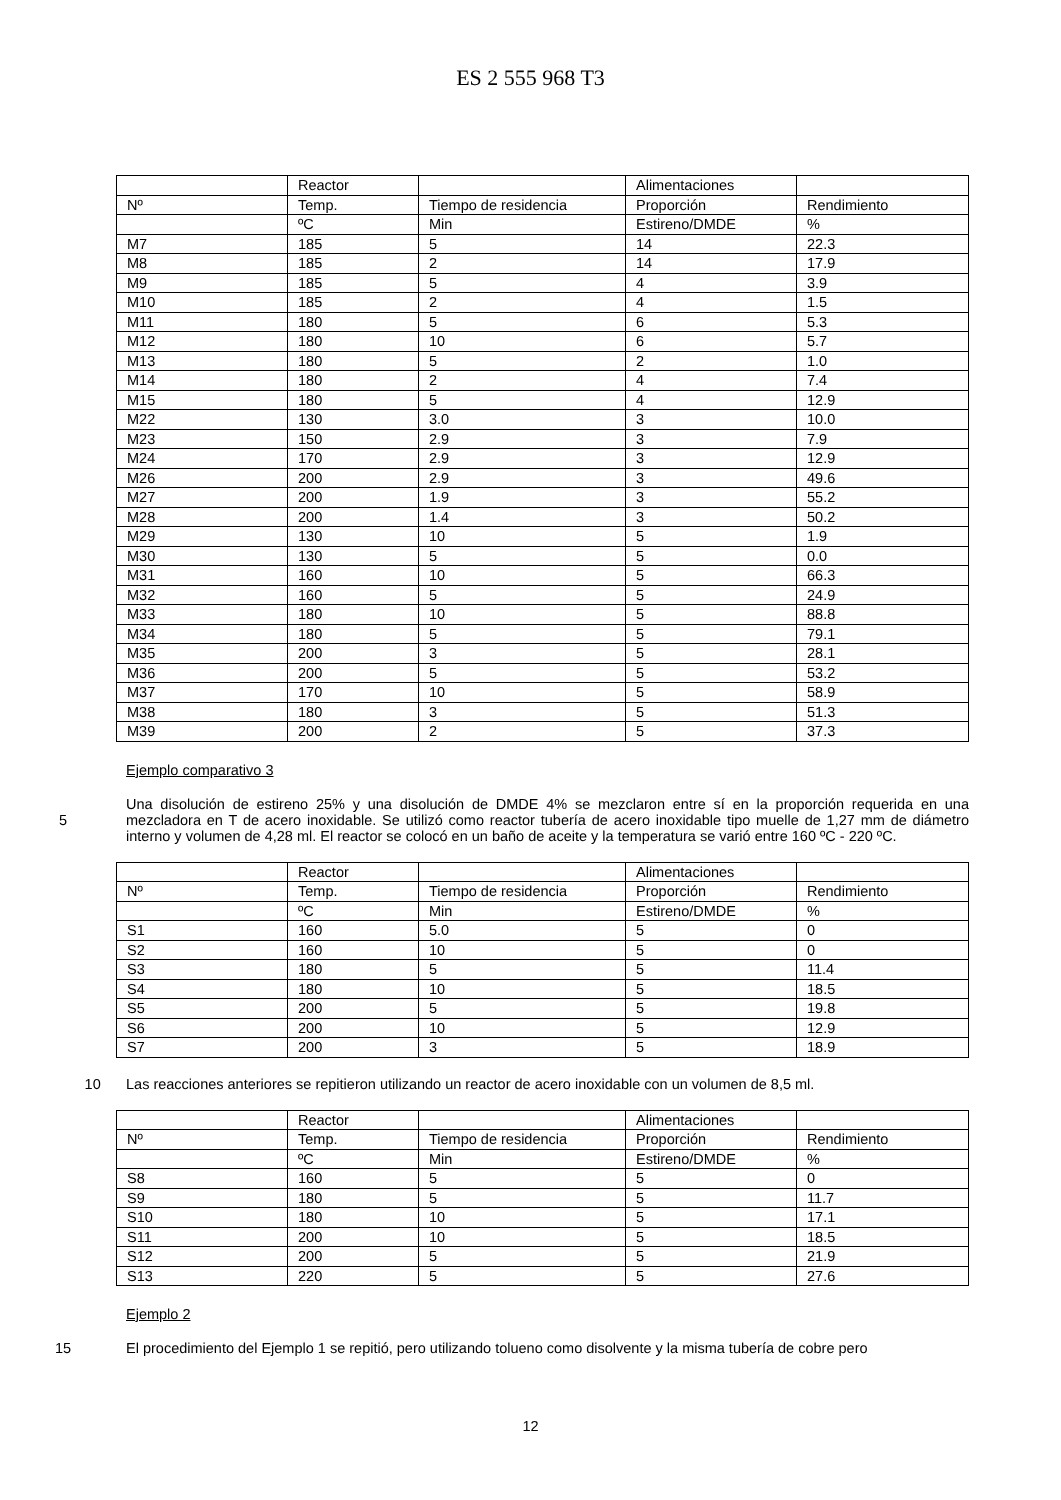ES 2 555 968 T3
| | Reactor | | Alimentaciones | |
| Nº | Temp. | Tiempo de residencia | Proporción | Rendimiento |
| | ºC | Min | Estireno/DMDE | % |
| M7 | 185 | 5 | 14 | 22.3 |
| M8 | 185 | 2 | 14 | 17.9 |
| M9 | 185 | 5 | 4 | 3.9 |
| M10 | 185 | 2 | 4 | 1.5 |
| M11 | 180 | 5 | 6 | 5.3 |
| M12 | 180 | 10 | 6 | 5.7 |
| M13 | 180 | 5 | 2 | 1.0 |
| M14 | 180 | 2 | 4 | 7.4 |
| M15 | 180 | 5 | 4 | 12.9 |
| M22 | 130 | 3.0 | 3 | 10.0 |
| M23 | 150 | 2.9 | 3 | 7.9 |
| M24 | 170 | 2.9 | 3 | 12.9 |
| M26 | 200 | 2.9 | 3 | 49.6 |
| M27 | 200 | 1.9 | 3 | 55.2 |
| M28 | 200 | 1.4 | 3 | 50.2 |
| M29 | 130 | 10 | 5 | 1.9 |
| M30 | 130 | 5 | 5 | 0.0 |
| M31 | 160 | 10 | 5 | 66.3 |
| M32 | 160 | 5 | 5 | 24.9 |
| M33 | 180 | 10 | 5 | 88.8 |
| M34 | 180 | 5 | 5 | 79.1 |
| M35 | 200 | 3 | 5 | 28.1 |
| M36 | 200 | 5 | 5 | 53.2 |
| M37 | 170 | 10 | 5 | 58.9 |
| M38 | 180 | 3 | 5 | 51.3 |
| M39 | 200 | 2 | 5 | 37.3 |
Ejemplo comparativo 3
5 Una disolución de estireno 25% y una disolución de DMDE 4% se mezclaron entre sí en la proporción requerida en una mezcladora en T de acero inoxidable. Se utilizó como reactor tubería de acero inoxidable tipo muelle de 1,27 mm de diámetro interno y volumen de 4,28 ml. El reactor se colocó en un baño de aceite y la temperatura se varió entre 160 ºC - 220 ºC.
| | Reactor | | Alimentaciones | |
| Nº | Temp. | Tiempo de residencia | Proporción | Rendimiento |
| | ºC | Min | Estireno/DMDE | % |
| S1 | 160 | 5.0 | 5 | 0 |
| S2 | 160 | 10 | 5 | 0 |
| S3 | 180 | 5 | 5 | 11.4 |
| S4 | 180 | 10 | 5 | 18.5 |
| S5 | 200 | 5 | 5 | 19.8 |
| S6 | 200 | 10 | 5 | 12.9 |
| S7 | 200 | 3 | 5 | 18.9 |
10 Las reacciones anteriores se repitieron utilizando un reactor de acero inoxidable con un volumen de 8,5 ml.
| | Reactor | | Alimentaciones | |
| Nº | Temp. | Tiempo de residencia | Proporción | Rendimiento |
| | ºC | Min | Estireno/DMDE | % |
| S8 | 160 | 5 | 5 | 0 |
| S9 | 180 | 5 | 5 | 11.7 |
| S10 | 180 | 10 | 5 | 17.1 |
| S11 | 200 | 10 | 5 | 18.5 |
| S12 | 200 | 5 | 5 | 21.9 |
| S13 | 220 | 5 | 5 | 27.6 |
Ejemplo 2
15 El procedimiento del Ejemplo 1 se repitió, pero utilizando tolueno como disolvente y la misma tubería de cobre pero
12